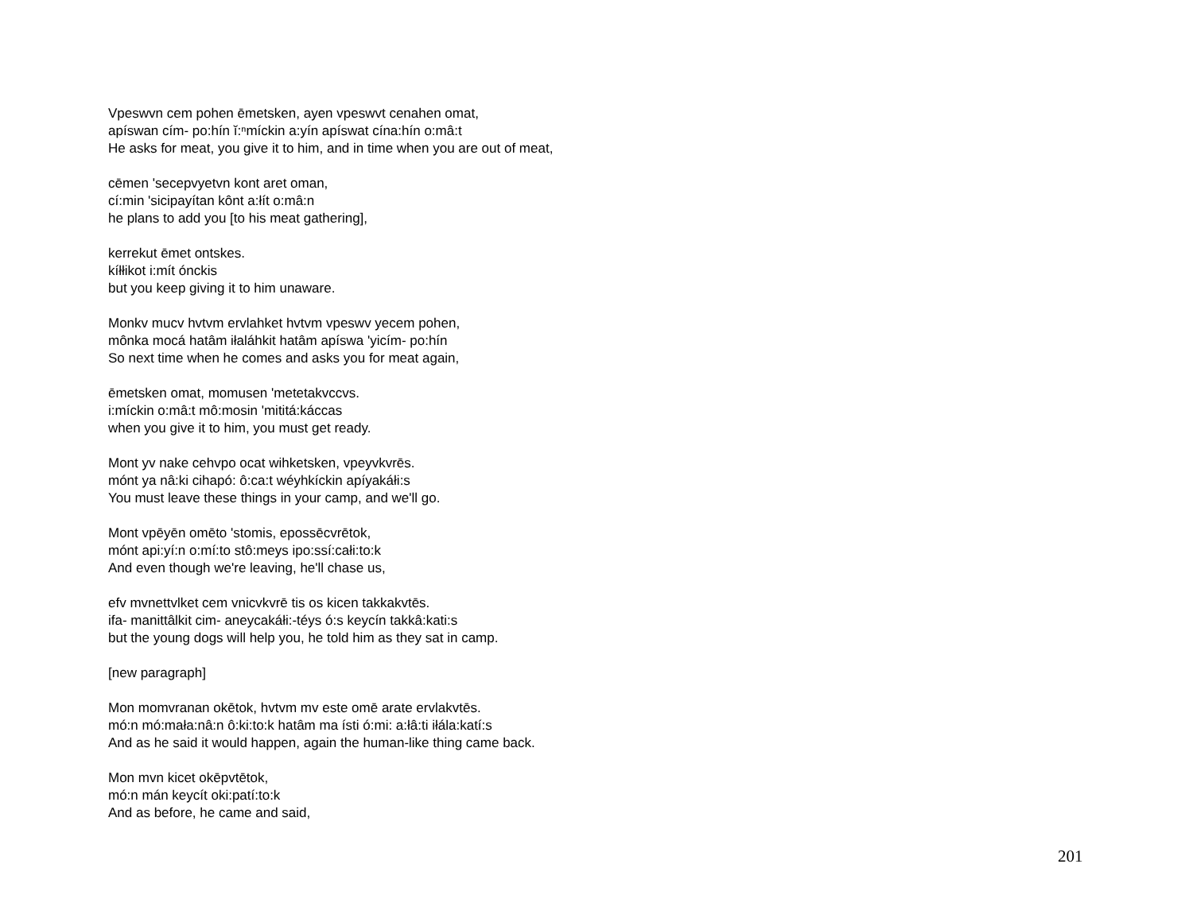Vpeswvn cem pohen ēmetsken, ayen vpeswvt cenahen omat,
apíswan cím- po:hín ĭ:ⁿmíckin a:yín apíswat cína:hín o:mâ:t
He asks for meat, you give it to him, and in time when you are out of meat,
cēmen 'secepvyetvn kont aret oman,
cí:min 'sicipayítan kônt a:łít o:mâ:n
he plans to add you [to his meat gathering],
kerrekut ēmet ontskes.
kíłłikot i:mít ónckis
but you keep giving it to him unaware.
Monkv mucv hvtvm ervlahket hvtvm vpeswv yecem pohen,
mônka mocá hatâm iłaláhkit hatâm apíswa 'yicím- po:hín
So next time when he comes and asks you for meat again,
ēmetsken omat, momusen 'metetakvccvs.
i:míckin o:mâ:t mô:mosin 'mititá:káccas
when you give it to him, you must get ready.
Mont yv nake cehvpo ocat wihketsken, vpeyvkvrēs.
mónt ya nâ:ki cihapó: ô:ca:t wéyhkíckin apíyakáłi:s
You must leave these things in your camp, and we'll go.
Mont vpēyēn omēto 'stomis, epossēcvrētok,
mónt api:yí:n o:mí:to stô:meys ipo:ssí:całi:to:k
And even though we're leaving, he'll chase us,
efv mvnettvlket cem vnicvkvrē tis os kicen takkakvtēs.
ifa- manittâlkit cim- aneycakáłi:-téys ó:s keycín takkâ:kati:s
but the young dogs will help you, he told him as they sat in camp.
[new paragraph]
Mon momvranan okētok, hvtvm mv este omē arate ervlakvtēs.
mó:n mó:mała:nâ:n ô:ki:to:k hatâm ma ísti ó:mi: a:łâ:ti iłála:katí:s
And as he said it would happen, again the human-like thing came back.
Mon mvn kicet okēpvtētok,
mó:n mán keycít oki:patí:to:k
And as before, he came and said,
201